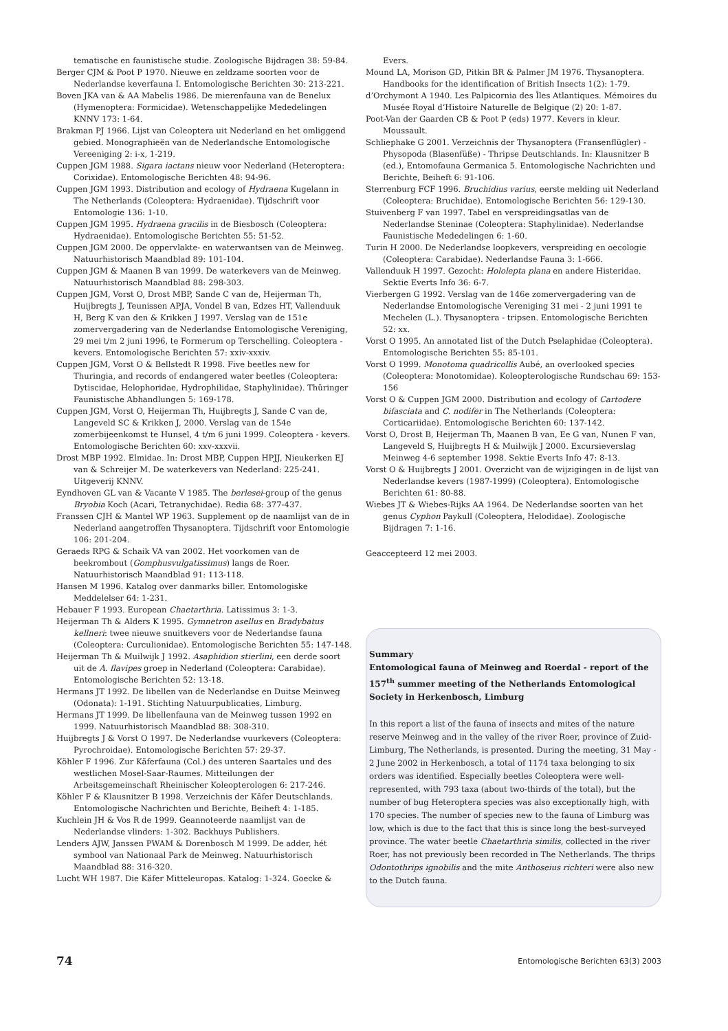tematische en faunistische studie. Zoologische Bijdragen 38: 59-84.
Berger CJM & Poot P 1970. Nieuwe en zeldzame soorten voor de Nederlandse keverfauna I. Entomologische Berichten 30: 213-221.
Boven JKA van & AA Mabelis 1986. De mierenfauna van de Benelux (Hymenoptera: Formicidae). Wetenschappelijke Mededelingen KNNV 173: 1-64.
Brakman PJ 1966. Lijst van Coleoptera uit Nederland en het omliggend gebied. Monographieën van de Nederlandsche Entomologische Vereeniging 2: i-x, 1-219.
Cuppen JGM 1988. Sigara iactans nieuw voor Nederland (Heteroptera: Corixidae). Entomologische Berichten 48: 94-96.
Cuppen JGM 1993. Distribution and ecology of Hydraena Kugelann in The Netherlands (Coleoptera: Hydraenidae). Tijdschrift voor Entomologie 136: 1-10.
Cuppen JGM 1995. Hydraena gracilis in de Biesbosch (Coleoptera: Hydraenidae). Entomologische Berichten 55: 51-52.
Cuppen JGM 2000. De oppervlakte- en waterwantsen van de Meinweg. Natuurhistorisch Maandblad 89: 101-104.
Cuppen JGM & Maanen B van 1999. De waterkevers van de Meinweg. Natuurhistorisch Maandblad 88: 298-303.
Cuppen JGM, Vorst O, Drost MBP, Sande C van de, Heijerman Th, Huijbregts J, Teunissen APJA, Vondel B van, Edzes HT, Vallenduuk H, Berg K van den & Krikken J 1997. Verslag van de 151e zomervergadering van de Nederlandse Entomologische Vereniging, 29 mei t/m 2 juni 1996, te Formerum op Terschelling. Coleoptera - kevers. Entomologische Berichten 57: xxiv-xxxiv.
Cuppen JGM, Vorst O & Bellstedt R 1998. Five beetles new for Thuringia, and records of endangered water beetles (Coleoptera: Dytiscidae, Helophoridae, Hydrophilidae, Staphylinidae). Thüringer Faunistische Abhandlungen 5: 169-178.
Cuppen JGM, Vorst O, Heijerman Th, Huijbregts J, Sande C van de, Langeveld SC & Krikken J, 2000. Verslag van de 154e zomerbijeenkomst te Hunsel, 4 t/m 6 juni 1999. Coleoptera - kevers. Entomologische Berichten 60: xxv-xxxvii.
Drost MBP 1992. Elmidae. In: Drost MBP, Cuppen HPJJ, Nieukerken EJ van & Schreijer M. De waterkevers van Nederland: 225-241. Uitgeverij KNNV.
Eyndhoven GL van & Vacante V 1985. The berlesei-group of the genus Bryobia Koch (Acari, Tetranychidae). Redia 68: 377-437.
Franssen CJH & Mantel WP 1963. Supplement op de naamlijst van de in Nederland aangetroffen Thysanoptera. Tijdschrift voor Entomologie 106: 201-204.
Geraeds RPG & Schaik VA van 2002. Het voorkomen van de beekrombout (Gomphusvulgatissimus) langs de Roer. Natuurhistorisch Maandblad 91: 113-118.
Hansen M 1996. Katalog over danmarks biller. Entomologiske Meddelelser 64: 1-231.
Hebauer F 1993. European Chaetarthria. Latissimus 3: 1-3.
Heijerman Th & Alders K 1995. Gymnetron asellus en Bradybatus kellneri: twee nieuwe snuitkevers voor de Nederlandse fauna (Coleoptera: Curculionidae). Entomologische Berichten 55: 147-148.
Heijerman Th & Muilwijk J 1992. Asaphidion stierlini, een derde soort uit de A. flavipes groep in Nederland (Coleoptera: Carabidae). Entomologische Berichten 52: 13-18.
Hermans JT 1992. De libellen van de Nederlandse en Duitse Meinweg (Odonata): 1-191. Stichting Natuurpublicaties, Limburg.
Hermans JT 1999. De libellenfauna van de Meinweg tussen 1992 en 1999. Natuurhistorisch Maandblad 88: 308-310.
Huijbregts J & Vorst O 1997. De Nederlandse vuurkevers (Coleoptera: Pyrochroidae). Entomologische Berichten 57: 29-37.
Köhler F 1996. Zur Käferfauna (Col.) des unteren Saartales und des westlichen Mosel-Saar-Raumes. Mitteilungen der Arbeitsgemeinschaft Rheinischer Koleopterologen 6: 217-246.
Köhler F & Klausnitzer B 1998. Verzeichnis der Käfer Deutschlands. Entomologische Nachrichten und Berichte, Beiheft 4: 1-185.
Kuchlein JH & Vos R de 1999. Geannoteerde naamlijst van de Nederlandse vlinders: 1-302. Backhuys Publishers.
Lenders AJW, Janssen PWAM & Dorenbosch M 1999. De adder, hét symbool van Nationaal Park de Meinweg. Natuurhistorisch Maandblad 88: 316-320.
Lucht WH 1987. Die Käfer Mitteleuropas. Katalog: 1-324. Goecke &
Evers.
Mound LA, Morison GD, Pitkin BR & Palmer JM 1976. Thysanoptera. Handbooks for the identification of British Insects 1(2): 1-79.
d’Orchymont A 1940. Les Palpicornia des Îles Atlantiques. Mémoires du Musée Royal d’Histoire Naturelle de Belgique (2) 20: 1-87.
Poot-Van der Gaarden CB & Poot P (eds) 1977. Kevers in kleur. Moussault.
Schliephake G 2001. Verzeichnis der Thysanoptera (Fransenflügler) - Physopoda (Blasenfüße) - Thripse Deutschlands. In: Klausnitzer B (ed.), Entomofauna Germanica 5. Entomologische Nachrichten und Berichte, Beiheft 6: 91-106.
Sterrenburg FCF 1996. Bruchidius varius, eerste melding uit Nederland (Coleoptera: Bruchidae). Entomologische Berichten 56: 129-130.
Stuivenberg F van 1997. Tabel en verspreidingsatlas van de Nederlandse Steninae (Coleoptera: Staphylinidae). Nederlandse Faunistische Mededelingen 6: 1-60.
Turin H 2000. De Nederlandse loopkevers, verspreiding en oecologie (Coleoptera: Carabidae). Nederlandse Fauna 3: 1-666.
Vallenduuk H 1997. Gezocht: Hololepta plana en andere Histeridae. Sektie Everts Info 36: 6-7.
Vierbergen G 1992. Verslag van de 146e zomervergadering van de Nederlandse Entomologische Vereniging 31 mei - 2 juni 1991 te Mechelen (L.). Thysanoptera - tripsen. Entomologische Berichten 52: xx.
Vorst O 1995. An annotated list of the Dutch Pselaphidae (Coleoptera). Entomologische Berichten 55: 85-101.
Vorst O 1999. Monotoma quadricollis Aubé, an overlooked species (Coleoptera: Monotomidae). Koleopterologische Rundschau 69: 153-156
Vorst O & Cuppen JGM 2000. Distribution and ecology of Cartodere bifasciata and C. nodifer in The Netherlands (Coleoptera: Corticariidae). Entomologische Berichten 60: 137-142.
Vorst O, Drost B, Heijerman Th, Maanen B van, Ee G van, Nunen F van, Langeveld S, Huijbregts H & Muilwijk J 2000. Excursieverslag Meinweg 4-6 september 1998. Sektie Everts Info 47: 8-13.
Vorst O & Huijbregts J 2001. Overzicht van de wijzigingen in de lijst van Nederlandse kevers (1987-1999) (Coleoptera). Entomologische Berichten 61: 80-88.
Wiebes JT & Wiebes-Rijks AA 1964. De Nederlandse soorten van het genus Cyphon Paykull (Coleoptera, Helodidae). Zoologische Bijdragen 7: 1-16.
Geaccepteerd 12 mei 2003.
Summary
Entomological fauna of Meinweg and Roerdal - report of the 157<sup>th</sup> summer meeting of the Netherlands Entomological Society in Herkenbosch, Limburg
In this report a list of the fauna of insects and mites of the nature reserve Meinweg and in the valley of the river Roer, province of Zuid-Limburg, The Netherlands, is presented. During the meeting, 31 May - 2 June 2002 in Herkenbosch, a total of 1174 taxa belonging to six orders was identified. Especially beetles Coleoptera were well-represented, with 793 taxa (about two-thirds of the total), but the number of bug Heteroptera species was also exceptionally high, with 170 species. The number of species new to the fauna of Limburg was low, which is due to the fact that this is since long the best-surveyed province. The water beetle Chaetarthria similis, collected in the river Roer, has not previously been recorded in The Netherlands. The thrips Odontothrips ignobilis and the mite Anthoseius richteri were also new to the Dutch fauna.
74 Entomologische Berichten 63(3) 2003